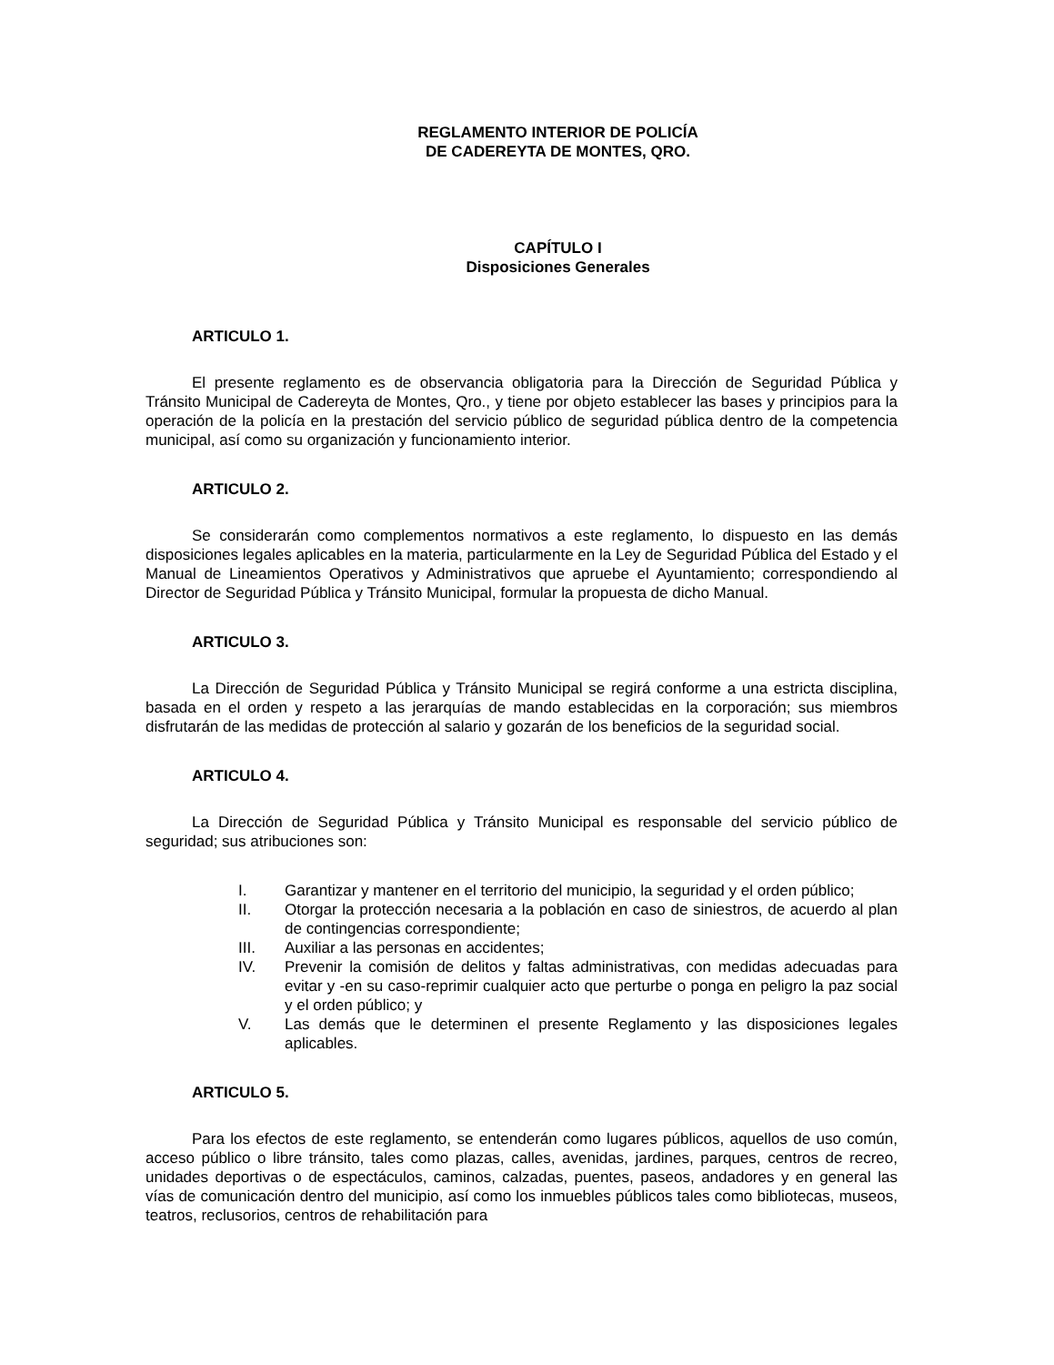REGLAMENTO INTERIOR DE POLICÍA
DE CADEREYTA DE MONTES, QRO.
CAPÍTULO I
Disposiciones Generales
ARTICULO 1.
El presente reglamento es de observancia obligatoria para la Dirección de Seguridad Pública y Tránsito Municipal de Cadereyta de Montes, Qro., y tiene por objeto establecer las bases y principios para la operación de la policía en la prestación del servicio público de seguridad pública dentro de la competencia municipal, así como su organización y funcionamiento interior.
ARTICULO 2.
Se considerarán como complementos normativos a este reglamento, lo dispuesto en las demás disposiciones legales aplicables en la materia, particularmente en la Ley de Seguridad Pública del Estado y el Manual de Lineamientos Operativos y Administrativos que apruebe el Ayuntamiento; correspondiendo al Director de Seguridad Pública y Tránsito Municipal, formular la propuesta de dicho Manual.
ARTICULO 3.
La Dirección de Seguridad Pública y Tránsito Municipal se regirá conforme a una estricta disciplina, basada en el orden y respeto a las jerarquías de mando establecidas en la corporación; sus miembros disfrutarán de las medidas de protección al salario y gozarán de los beneficios de la seguridad social.
ARTICULO 4.
La Dirección de Seguridad Pública y Tránsito Municipal es responsable del servicio público de seguridad; sus atribuciones son:
I. Garantizar y mantener en el territorio del municipio, la seguridad y el orden público;
II. Otorgar la protección necesaria a la población en caso de siniestros, de acuerdo al plan de contingencias correspondiente;
III. Auxiliar a las personas en accidentes;
IV. Prevenir la comisión de delitos y faltas administrativas, con medidas adecuadas para evitar y -en su caso-reprimir cualquier acto que perturbe o ponga en peligro la paz social y el orden público; y
V. Las demás que le determinen el presente Reglamento y las disposiciones legales aplicables.
ARTICULO 5.
Para los efectos de este reglamento, se entenderán como lugares públicos, aquellos de uso común, acceso público o libre tránsito, tales como plazas, calles, avenidas, jardines, parques, centros de recreo, unidades deportivas o de espectáculos, caminos, calzadas, puentes, paseos, andadores y en general las vías de comunicación dentro del municipio, así como los inmuebles públicos tales como bibliotecas, museos, teatros, reclusorios, centros de rehabilitación para